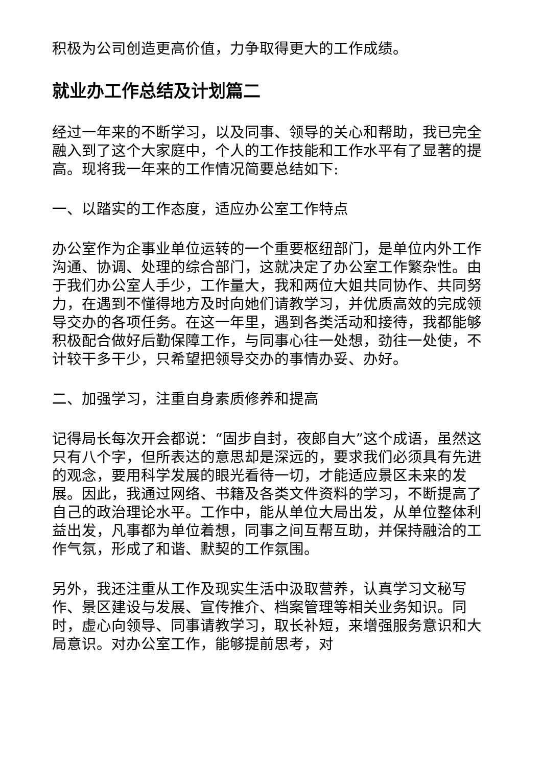积极为公司创造更高价值，力争取得更大的工作成绩。
就业办工作总结及计划篇二
经过一年来的不断学习，以及同事、领导的关心和帮助，我已完全融入到了这个大家庭中，个人的工作技能和工作水平有了显著的提高。现将我一年来的工作情况简要总结如下:
一、以踏实的工作态度，适应办公室工作特点
办公室作为企事业单位运转的一个重要枢纽部门，是单位内外工作沟通、协调、处理的综合部门，这就决定了办公室工作繁杂性。由于我们办公室人手少，工作量大，我和两位大姐共同协作、共同努力，在遇到不懂得地方及时向她们请教学习，并优质高效的完成领导交办的各项任务。在这一年里，遇到各类活动和接待，我都能够积极配合做好后勤保障工作，与同事心往一处想，劲往一处使，不计较干多干少，只希望把领导交办的事情办妥、办好。
二、加强学习，注重自身素质修养和提高
记得局长每次开会都说：“固步自封，夜郎自大”这个成语，虽然这只有八个字，但所表达的意思却是深远的，要求我们必须具有先进的观念，要用科学发展的眼光看待一切，才能适应景区未来的发展。因此，我通过网络、书籍及各类文件资料的学习，不断提高了自己的政治理论水平。工作中，能从单位大局出发，从单位整体利益出发，凡事都为单位着想，同事之间互帮互助，并保持融洽的工作气氛，形成了和谐、默契的工作氛围。
另外，我还注重从工作及现实生活中汲取营养，认真学习文秘写作、景区建设与发展、宣传推介、档案管理等相关业务知识。同时，虚心向领导、同事请教学习，取长补短，来增强服务意识和大局意识。对办公室工作，能够提前思考，对